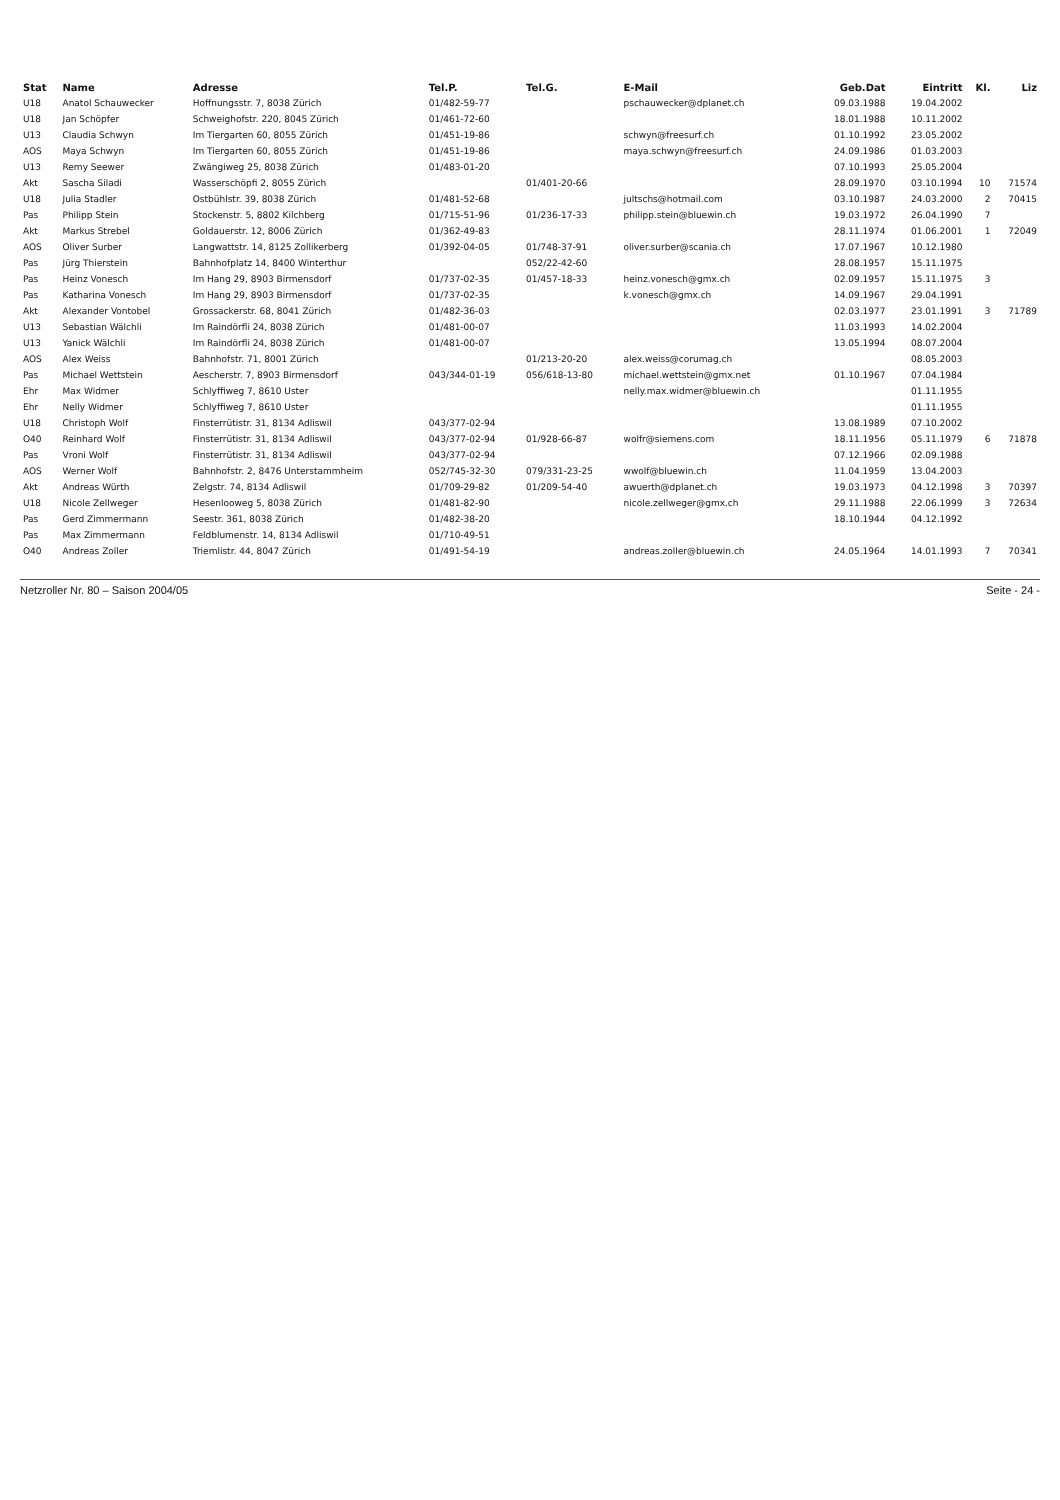| Stat | Name | Adresse | Tel.P. | Tel.G. | E-Mail | Geb.Dat | Eintritt | Kl. | Liz |
| --- | --- | --- | --- | --- | --- | --- | --- | --- | --- |
| U18 | Anatol Schauwecker | Hoffnungsstr. 7, 8038 Zürich | 01/482-59-77 | | pschauwecker@dplanet.ch | 09.03.1988 | 19.04.2002 | | |
| U18 | Jan Schöpfer | Schweighofstr. 220, 8045 Zürich | 01/461-72-60 | | | 18.01.1988 | 10.11.2002 | | |
| U13 | Claudia Schwyn | Im Tiergarten 60, 8055 Zürich | 01/451-19-86 | | schwyn@freesurf.ch | 01.10.1992 | 23.05.2002 | | |
| AOS | Maya Schwyn | Im Tiergarten 60, 8055 Zürich | 01/451-19-86 | | maya.schwyn@freesurf.ch | 24.09.1986 | 01.03.2003 | | |
| U13 | Remy Seewer | Zwängiweg 25, 8038 Zürich | 01/483-01-20 | | | 07.10.1993 | 25.05.2004 | | |
| Akt | Sascha Siladi | Wasserschöpfi 2, 8055 Zürich | | 01/401-20-66 | | 28.09.1970 | 03.10.1994 | 10 | 71574 |
| U18 | Julia Stadler | Ostbühlstr. 39, 8038 Zürich | 01/481-52-68 | | jultschs@hotmail.com | 03.10.1987 | 24.03.2000 | 2 | 70415 |
| Pas | Philipp Stein | Stockenstr. 5, 8802 Kilchberg | 01/715-51-96 | 01/236-17-33 | philipp.stein@bluewin.ch | 19.03.1972 | 26.04.1990 | 7 | |
| Akt | Markus Strebel | Goldauerstr. 12, 8006 Zürich | 01/362-49-83 | | | 28.11.1974 | 01.06.2001 | 1 | 72049 |
| AOS | Oliver Surber | Langwattstr. 14, 8125 Zollikerberg | 01/392-04-05 | 01/748-37-91 | oliver.surber@scania.ch | 17.07.1967 | 10.12.1980 | | |
| Pas | Jürg Thierstein | Bahnhofplatz 14, 8400 Winterthur | | 052/22-42-60 | | 28.08.1957 | 15.11.1975 | | |
| Pas | Heinz Vonesch | Im Hang 29, 8903 Birmensdorf | 01/737-02-35 | 01/457-18-33 | heinz.vonesch@gmx.ch | 02.09.1957 | 15.11.1975 | 3 | |
| Pas | Katharina Vonesch | Im Hang 29, 8903 Birmensdorf | 01/737-02-35 | | k.vonesch@gmx.ch | 14.09.1967 | 29.04.1991 | | |
| Akt | Alexander Vontobel | Grossackerstr. 68, 8041 Zürich | 01/482-36-03 | | | 02.03.1977 | 23.01.1991 | 3 | 71789 |
| U13 | Sebastian Wälchli | Im Raindörfli 24, 8038 Zürich | 01/481-00-07 | | | 11.03.1993 | 14.02.2004 | | |
| U13 | Yanick Wälchli | Im Raindörfli 24, 8038 Zürich | 01/481-00-07 | | | 13.05.1994 | 08.07.2004 | | |
| AOS | Alex Weiss | Bahnhofstr. 71, 8001 Zürich | | 01/213-20-20 | alex.weiss@corumag.ch | | 08.05.2003 | | |
| Pas | Michael Wettstein | Aescherstr. 7, 8903 Birmensdorf | 043/344-01-19 | 056/618-13-80 | michael.wettstein@gmx.net | 01.10.1967 | 07.04.1984 | | |
| Ehr | Max Widmer | Schlyffiweg 7, 8610 Uster | | | nelly.max.widmer@bluewin.ch | | 01.11.1955 | | |
| Ehr | Nelly Widmer | Schlyffiweg 7, 8610 Uster | | | | | 01.11.1955 | | |
| U18 | Christoph Wolf | Finsterrütistr. 31, 8134 Adliswil | 043/377-02-94 | | | 13.08.1989 | 07.10.2002 | | |
| O40 | Reinhard Wolf | Finsterrütistr. 31, 8134 Adliswil | 043/377-02-94 | 01/928-66-87 | wolfr@siemens.com | 18.11.1956 | 05.11.1979 | 6 | 71878 |
| Pas | Vroni Wolf | Finsterrütistr. 31, 8134 Adliswil | 043/377-02-94 | | | 07.12.1966 | 02.09.1988 | | |
| AOS | Werner Wolf | Bahnhofstr. 2, 8476 Unterstammheim | 052/745-32-30 | 079/331-23-25 | wwolf@bluewin.ch | 11.04.1959 | 13.04.2003 | | |
| Akt | Andreas Würth | Zelgstr. 74, 8134 Adliswil | 01/709-29-82 | 01/209-54-40 | awuerth@dplanet.ch | 19.03.1973 | 04.12.1998 | 3 | 70397 |
| U18 | Nicole Zellweger | Hesenlooweg 5, 8038 Zürich | 01/481-82-90 | | nicole.zellweger@gmx.ch | 29.11.1988 | 22.06.1999 | 3 | 72634 |
| Pas | Gerd Zimmermann | Seestr. 361, 8038 Zürich | 01/482-38-20 | | | 18.10.1944 | 04.12.1992 | | |
| Pas | Max Zimmermann | Feldblumenstr. 14, 8134 Adliswil | 01/710-49-51 | | | | | | |
| O40 | Andreas Zoller | Triemlistr. 44, 8047 Zürich | 01/491-54-19 | | andreas.zoller@bluewin.ch | 24.05.1964 | 14.01.1993 | 7 | 70341 |
Netzroller Nr. 80 – Saison 2004/05 Seite - 24 -